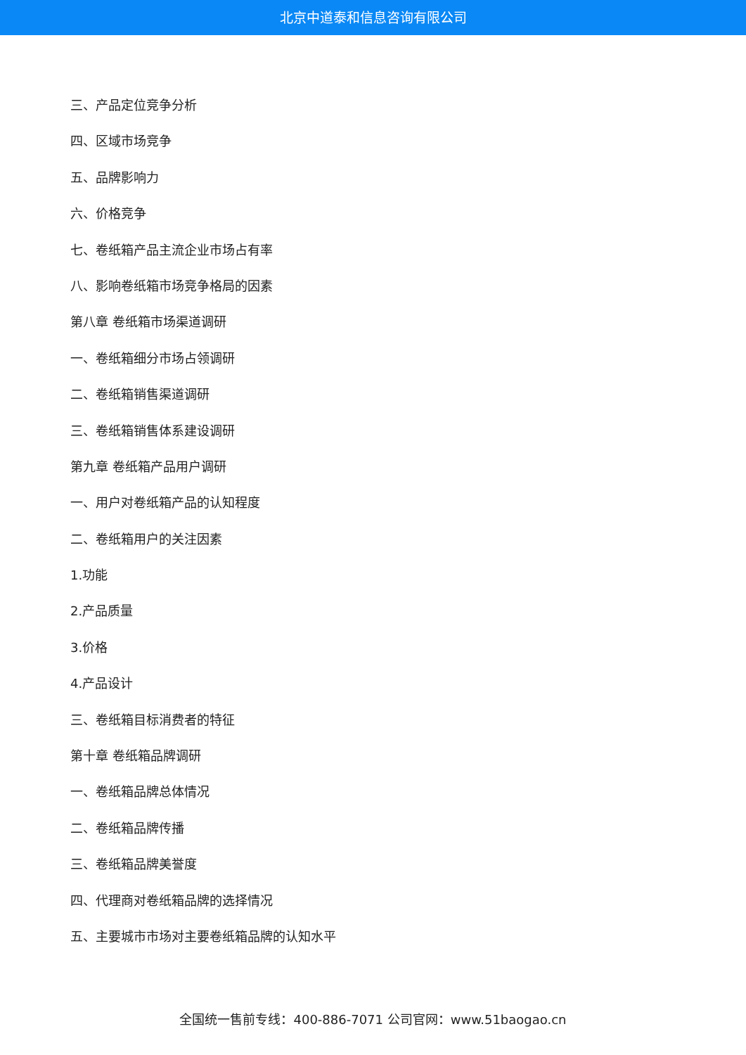北京中道泰和信息咨询有限公司
三、产品定位竞争分析
四、区域市场竞争
五、品牌影响力
六、价格竞争
七、卷纸箱产品主流企业市场占有率
八、影响卷纸箱市场竞争格局的因素
第八章 卷纸箱市场渠道调研
一、卷纸箱细分市场占领调研
二、卷纸箱销售渠道调研
三、卷纸箱销售体系建设调研
第九章 卷纸箱产品用户调研
一、用户对卷纸箱产品的认知程度
二、卷纸箱用户的关注因素
1.功能
2.产品质量
3.价格
4.产品设计
三、卷纸箱目标消费者的特征
第十章 卷纸箱品牌调研
一、卷纸箱品牌总体情况
二、卷纸箱品牌传播
三、卷纸箱品牌美誉度
四、代理商对卷纸箱品牌的选择情况
五、主要城市市场对主要卷纸箱品牌的认知水平
全国统一售前专线：400-886-7071 公司官网：www.51baogao.cn